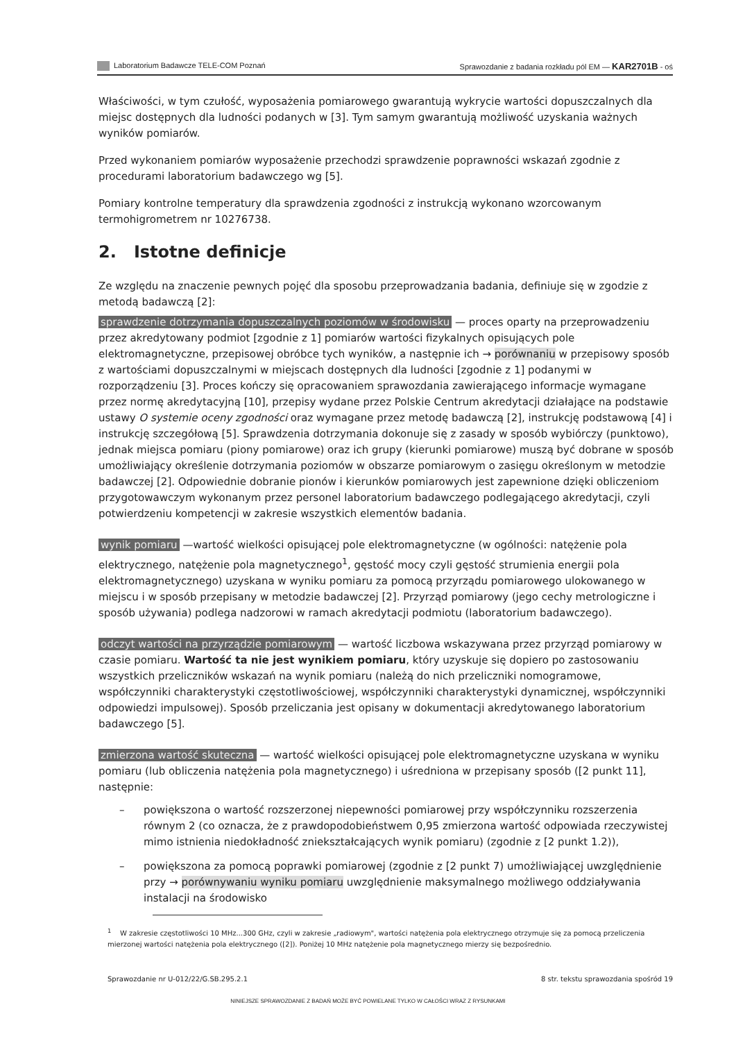Laboratorium Badawcze TELE-COM Poznań Sprawozdanie z badania rozkładu pól EM — KAR2701B - oś
Właściwości, w tym czułość, wyposażenia pomiarowego gwarantują wykrycie wartości dopuszczalnych dla miejsc dostępnych dla ludności podanych w [3]. Tym samym gwarantują możliwość uzyskania ważnych wyników pomiarów.
Przed wykonaniem pomiarów wyposażenie przechodzi sprawdzenie poprawności wskazań zgodnie z procedurami laboratorium badawczego wg [5].
Pomiary kontrolne temperatury dla sprawdzenia zgodności z instrukcją wykonano wzorcowanym termohigrometrem nr 10276738.
2. Istotne definicje
Ze względu na znaczenie pewnych pojęć dla sposobu przeprowadzania badania, definiuje się w zgodzie z metodą badawczą [2]:
sprawdzenie dotrzymania dopuszczalnych poziomów w środowisku — proces oparty na przeprowadzeniu przez akredytowany podmiot [zgodnie z 1] pomiarów wartości fizykalnych opisujących pole elektromagnetyczne, przepisowej obróbce tych wyników, a następnie ich → porównaniu w przepisowy sposób z wartościami dopuszczalnymi w miejscach dostępnych dla ludności [zgodnie z 1] podanymi w rozporządzeniu [3]. Proces kończy się opracowaniem sprawozdania zawierającego informacje wymagane przez normę akredytacyjną [10], przepisy wydane przez Polskie Centrum akredytacji działające na podstawie ustawy O systemie oceny zgodności oraz wymagane przez metodę badawczą [2], instrukcję podstawową [4] i instrukcję szczegółową [5]. Sprawdzenia dotrzymania dokonuje się z zasady w sposób wybiórczy (punktowo), jednak miejsca pomiaru (piony pomiarowe) oraz ich grupy (kierunki pomiarowe) muszą być dobrane w sposób umożliwiający określenie dotrzymania poziomów w obszarze pomiarowym o zasięgu określonym w metodzie badawczej [2]. Odpowiednie dobranie pionów i kierunków pomiarowych jest zapewnione dzięki obliczeniom przygotowawczym wykonanym przez personel laboratorium badawczego podlegającego akredytacji, czyli potwierdzeniu kompetencji w zakresie wszystkich elementów badania.
wynik pomiaru —wartość wielkości opisującej pole elektromagnetyczne (w ogólności: natężenie pola elektrycznego, natężenie pola magnetycznego<sup>1</sup>, gęstość mocy czyli gęstość strumienia energii pola elektromagnetycznego) uzyskana w wyniku pomiaru za pomocą przyrządu pomiarowego ulokowanego w miejscu i w sposób przepisany w metodzie badawczej [2]. Przyrząd pomiarowy (jego cechy metrologiczne i sposób używania) podlega nadzorowi w ramach akredytacji podmiotu (laboratorium badawczego).
odczyt wartości na przyrządzie pomiarowym — wartość liczbowa wskazywana przez przyrząd pomiarowy w czasie pomiaru. Wartość ta nie jest wynikiem pomiaru, który uzyskuje się dopiero po zastosowaniu wszystkich przeliczników wskazań na wynik pomiaru (należą do nich przeliczniki nomogramowe, współczynniki charakterystyki częstotliwościowej, współczynniki charakterystyki dynamicznej, współczynniki odpowiedzi impulsowej). Sposób przeliczania jest opisany w dokumentacji akredytowanego laboratorium badawczego [5].
zmierzona wartość skuteczna — wartość wielkości opisującej pole elektromagnetyczne uzyskana w wyniku pomiaru (lub obliczenia natężenia pola magnetycznego) i uśredniona w przepisany sposób ([2 punkt 11], następnie:
– powiększona o wartość rozszerzonej niepewności pomiarowej przy współczynniku rozszerzenia równym 2 (co oznacza, że z prawdopodobieństwem 0,95 zmierzona wartość odpowiada rzeczywistej mimo istnienia niedokładność zniekształcających wynik pomiaru) (zgodnie z [2 punkt 1.2)),
– powiększona za pomocą poprawki pomiarowej (zgodnie z [2 punkt 7) umożliwiającej uwzględnienie przy → porównywaniu wyniku pomiaru uwzględnienie maksymalnego możliwego oddziaływania instalacji na środowisko
<sup>1</sup> W zakresie częstotliwości 10 MHz...300 GHz, czyli w zakresie „radiowym", wartości natężenia pola elektrycznego otrzymuje się za pomocą przeliczenia mierzonej wartości natężenia pola elektrycznego ([2]). Poniżej 10 MHz natężenie pola magnetycznego mierzy się bezpośrednio.
Sprawozdanie nr U-012/22/G.SB.295.2.1 8 str. tekstu sprawozdania spośród 19
NINIEJSZE SPRAWOZDANIE Z BADAŃ MOŻE BYĆ POWIELANE TYLKO W CAŁOŚCI WRAZ Z RYSUNKAMI